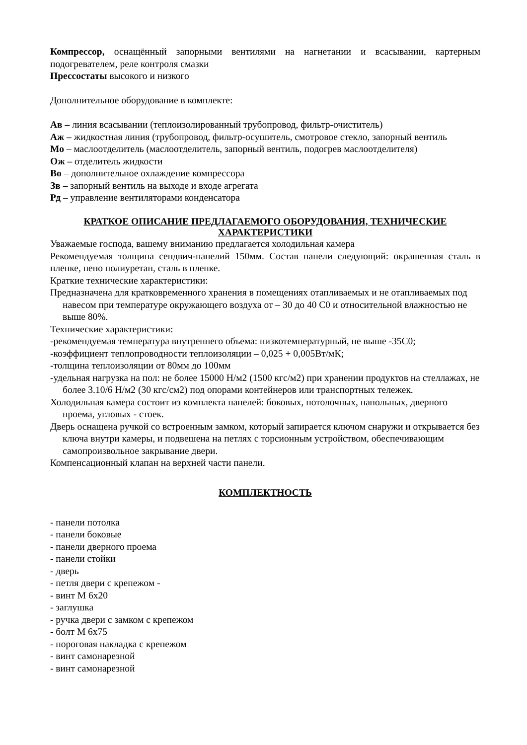Компрессор, оснащённый запорными вентилями на нагнетании и всасывании, картерным подогревателем, реле контроля смазки
Прессостаты высокого и низкого
Дополнительное оборудование в комплекте:
Ав – линия всасывании (теплоизолированный трубопровод, фильтр-очиститель)
Аж – жидкостная линия (трубопровод, фильтр-осушитель, смотровое стекло, запорный вентиль
Мо – маслоотделитель (маслоотделитель, запорный вентиль, подогрев маслоотделителя)
Ож – отделитель жидкости
Во – дополнительное охлаждение компрессора
Зв – запорный вентиль на выходе и входе агрегата
Рд – управление вентиляторами конденсатора
КРАТКОЕ ОПИСАНИЕ ПРЕДЛАГАЕМОГО ОБОРУДОВАНИЯ, ТЕХНИЧЕСКИЕ ХАРАКТЕРИСТИКИ
Уважаемые господа, вашему вниманию предлагается холодильная камера
Рекомендуемая толщина сендвич-панелий 150мм. Состав панели следующий: окрашенная сталь в пленке, пено полиуретан, сталь в пленке.
Краткие технические характеристики:
Предназначена для кратковременного хранения в помещениях отапливаемых и не отапливаемых под навесом при температуре окружающего воздуха от – 30 до 40 С0 и относительной влажностью не выше 80%.
Технические характеристики:
-рекомендуемая температура внутреннего объема: низкотемпературный, не выше -35С0;
-коэффициент теплопроводности теплоизоляции – 0,025 + 0,005Вт/мК;
-толщина теплоизоляции от 80мм до 100мм
-удельная нагрузка на пол: не более 15000 Н/м2 (1500 кгс/м2) при хранении продуктов на стеллажах, не более 3.10/6 Н/м2 (30 кгс/см2) под опорами контейнеров или транспортных тележек.
Холодильная камера состоит из комплекта панелей: боковых, потолочных, напольных, дверного проема, угловых - стоек.
Дверь оснащена ручкой со встроенным замком, который запирается ключом снаружи и открывается без ключа внутри камеры, и подвешена на петлях с торсионным устройством, обеспечивающим самопроизвольное закрывание двери.
Компенсационный клапан на верхней части панели.
КОМПЛЕКТНОСТЬ
- панели потолка
- панели боковые
- панели дверного проема
- панели стойки
- дверь
- петля двери с крепежом -
- винт М 6х20
- заглушка
- ручка двери с замком с крепежом
- болт М 6х75
- пороговая накладка с крепежом
- винт самонарезной
- винт самонарезной